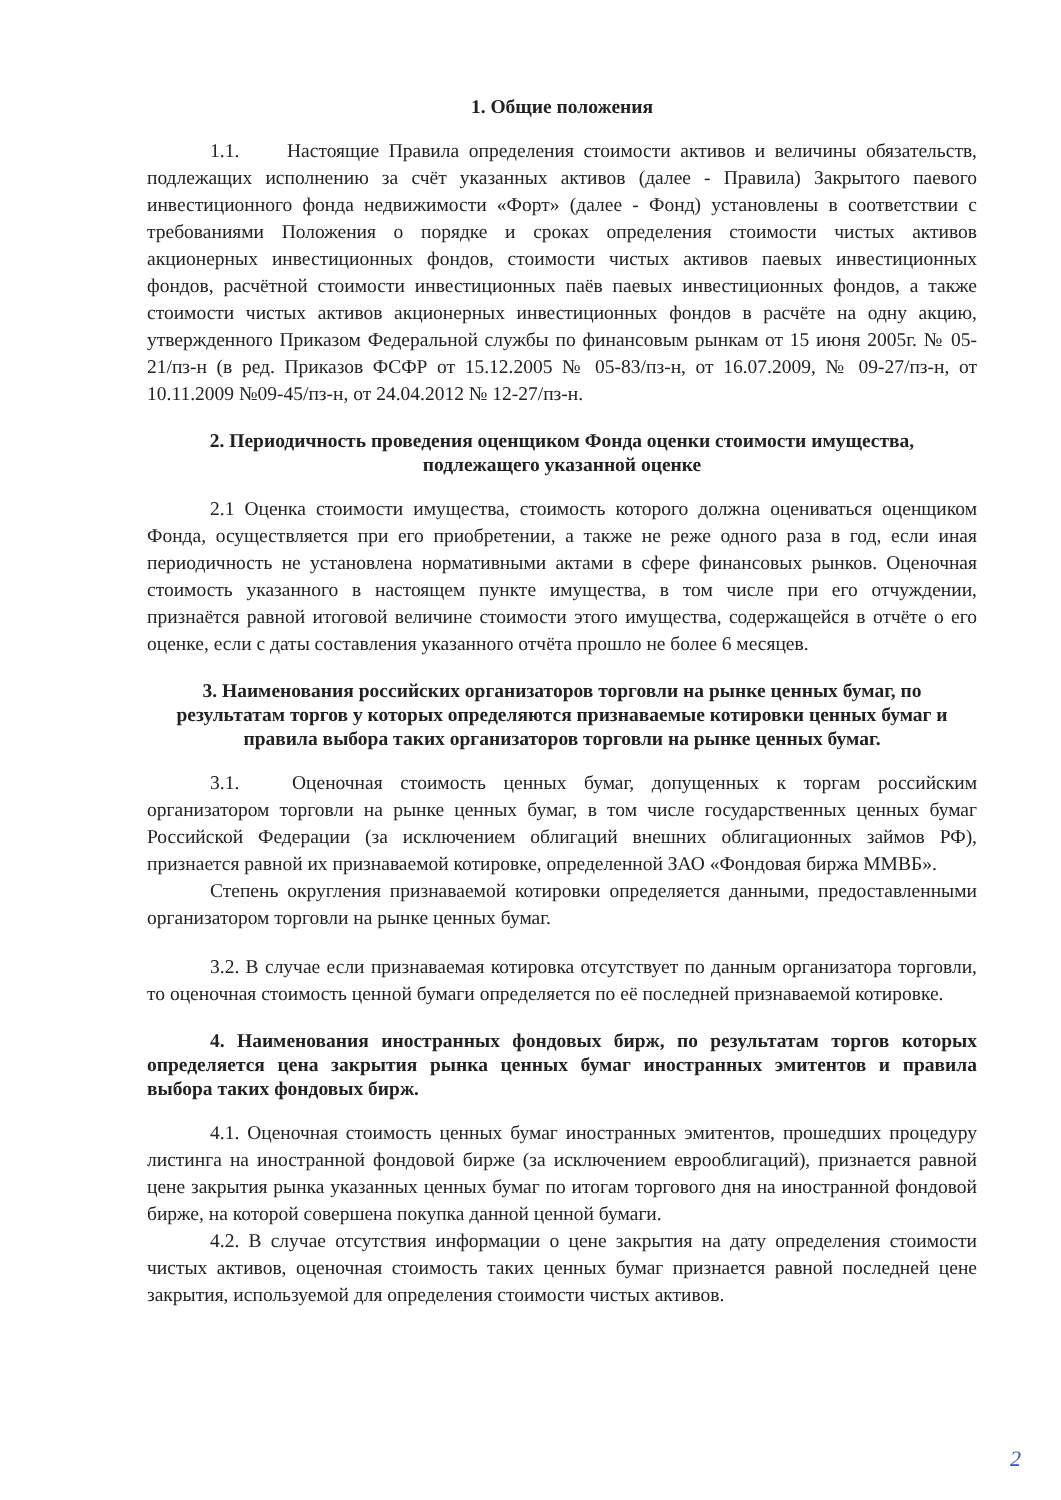1. Общие положения
1.1. Настоящие Правила определения стоимости активов и величины обязательств, подлежащих исполнению за счёт указанных активов (далее - Правила) Закрытого паевого инвестиционного фонда недвижимости «Форт» (далее - Фонд) установлены в соответствии с требованиями Положения о порядке и сроках определения стоимости чистых активов акционерных инвестиционных фондов, стоимости чистых активов паевых инвестиционных фондов, расчётной стоимости инвестиционных паёв паевых инвестиционных фондов, а также стоимости чистых активов акционерных инвестиционных фондов в расчёте на одну акцию, утвержденного Приказом Федеральной службы по финансовым рынкам от 15 июня 2005г. № 05-21/пз-н (в ред. Приказов ФСФР от 15.12.2005 № 05-83/пз-н, от 16.07.2009, № 09-27/пз-н, от 10.11.2009 №09-45/пз-н, от 24.04.2012 № 12-27/пз-н.
2. Периодичность проведения оценщиком Фонда оценки стоимости имущества,
подлежащего указанной оценке
2.1 Оценка стоимости имущества, стоимость которого должна оцениваться оценщиком Фонда, осуществляется при его приобретении, а также не реже одного раза в год, если иная периодичность не установлена нормативными актами в сфере финансовых рынков. Оценочная стоимость указанного в настоящем пункте имущества, в том числе при его отчуждении, признаётся равной итоговой величине стоимости этого имущества, содержащейся в отчёте о его оценке, если с даты составления указанного отчёта прошло не более 6 месяцев.
3. Наименования российских организаторов торговли на рынке ценных бумаг, по результатам торгов у которых определяются признаваемые котировки ценных бумаг и правила выбора таких организаторов торговли на рынке ценных бумаг.
3.1. Оценочная стоимость ценных бумаг, допущенных к торгам российским организатором торговли на рынке ценных бумаг, в том числе государственных ценных бумаг Российской Федерации (за исключением облигаций внешних облигационных займов РФ), признается равной их признаваемой котировке, определенной ЗАО «Фондовая биржа ММВБ».
Степень округления признаваемой котировки определяется данными, предоставленными организатором торговли на рынке ценных бумаг.
3.2. В случае если признаваемая котировка отсутствует по данным организатора торговли, то оценочная стоимость ценной бумаги определяется по её последней признаваемой котировке.
4. Наименования иностранных фондовых бирж, по результатам торгов которых определяется цена закрытия рынка ценных бумаг иностранных эмитентов и правила выбора таких фондовых бирж.
4.1. Оценочная стоимость ценных бумаг иностранных эмитентов, прошедших процедуру листинга на иностранной фондовой бирже (за исключением еврооблигаций), признается равной цене закрытия рынка указанных ценных бумаг по итогам торгового дня на иностранной фондовой бирже, на которой совершена покупка данной ценной бумаги.
4.2. В случае отсутствия информации о цене закрытия на дату определения стоимости чистых активов, оценочная стоимость таких ценных бумаг признается равной последней цене закрытия, используемой для определения стоимости чистых активов.
2